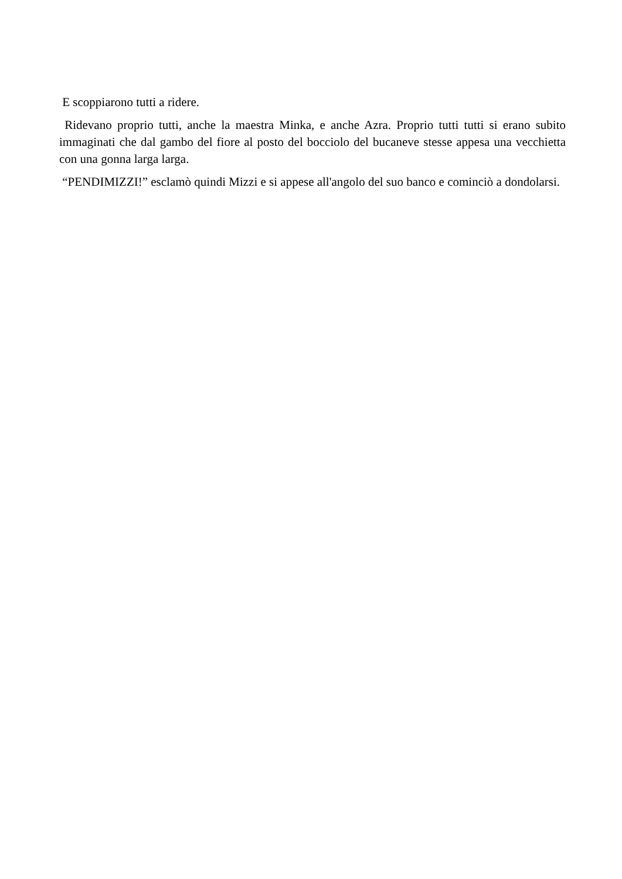E scoppiarono tutti a ridere.
Ridevano proprio tutti, anche la maestra Minka, e anche Azra. Proprio tutti tutti si erano subito immaginati che dal gambo del fiore al posto del bocciolo del bucaneve stesse appesa una vecchietta con una gonna larga larga.
“PENDIMIZZI!” esclamò quindi Mizzi e si appese all'angolo del suo banco e cominciò a dondolarsi.